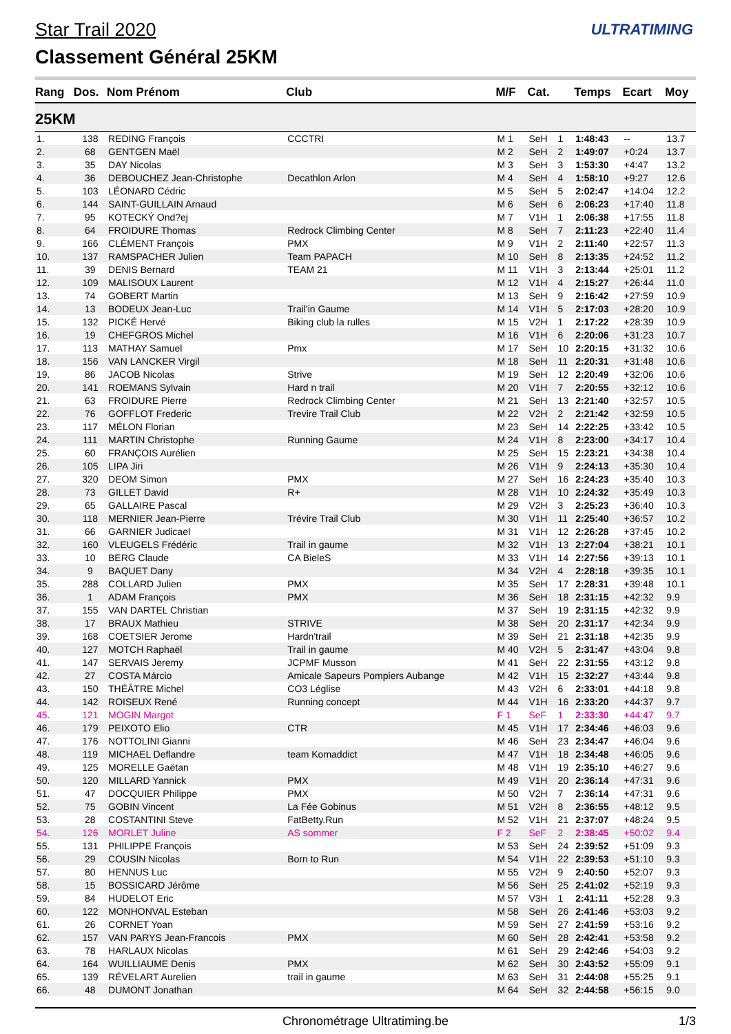ULTRATIMING
Star Trail 2020
Classement Général 25KM
| Rang | Dos. | Nom Prénom | Club | M/F | Cat. | | Temps | Ecart | Moy |
| --- | --- | --- | --- | --- | --- | --- | --- | --- | --- |
| 25KM | | | | | | | | | |
| 1. | 138 | REDING François | CCCTRI | M 1 | SeH | 1 | 1:48:43 | -- | 13.7 |
| 2. | 68 | GENTGEN Maël | | M 2 | SeH | 2 | 1:49:07 | +0:24 | 13.7 |
| 3. | 35 | DAY Nicolas | | M 3 | SeH | 3 | 1:53:30 | +4:47 | 13.2 |
| 4. | 36 | DEBOUCHEZ Jean-Christophe | Decathlon Arlon | M 4 | SeH | 4 | 1:58:10 | +9:27 | 12.6 |
| 5. | 103 | LÉONARD Cédric | | M 5 | SeH | 5 | 2:02:47 | +14:04 | 12.2 |
| 6. | 144 | SAINT-GUILLAIN Arnaud | | M 6 | SeH | 6 | 2:06:23 | +17:40 | 11.8 |
| 7. | 95 | KOTECKÝ Ond?ej | | M 7 | V1H | 1 | 2:06:38 | +17:55 | 11.8 |
| 8. | 64 | FROIDURE Thomas | Redrock Climbing Center | M 8 | SeH | 7 | 2:11:23 | +22:40 | 11.4 |
| 9. | 166 | CLÉMENT François | PMX | M 9 | V1H | 2 | 2:11:40 | +22:57 | 11.3 |
| 10. | 137 | RAMSPACHER Julien | Team PAPACH | M 10 | SeH | 8 | 2:13:35 | +24:52 | 11.2 |
| 11. | 39 | DENIS Bernard | TEAM 21 | M 11 | V1H | 3 | 2:13:44 | +25:01 | 11.2 |
| 12. | 109 | MALISOUX Laurent | | M 12 | V1H | 4 | 2:15:27 | +26:44 | 11.0 |
| 13. | 74 | GOBERT Martin | | M 13 | SeH | 9 | 2:16:42 | +27:59 | 10.9 |
| 14. | 13 | BODEUX Jean-Luc | Trail'in Gaume | M 14 | V1H | 5 | 2:17:03 | +28:20 | 10.9 |
| 15. | 132 | PICKÉ Hervé | Biking club la rulles | M 15 | V2H | 1 | 2:17:22 | +28:39 | 10.9 |
| 16. | 19 | CHEFGROS Michel | | M 16 | V1H | 6 | 2:20:06 | +31:23 | 10.7 |
| 17. | 113 | MATHAY Samuel | Pmx | M 17 | SeH | 10 | 2:20:15 | +31:32 | 10.6 |
| 18. | 156 | VAN LANCKER Virgil | | M 18 | SeH | 11 | 2:20:31 | +31:48 | 10.6 |
| 19. | 86 | JACOB Nicolas | Strive | M 19 | SeH | 12 | 2:20:49 | +32:06 | 10.6 |
| 20. | 141 | ROEMANS Sylvain | Hard n trail | M 20 | V1H | 7 | 2:20:55 | +32:12 | 10.6 |
| 21. | 63 | FROIDURE Pierre | Redrock Climbing Center | M 21 | SeH | 13 | 2:21:40 | +32:57 | 10.5 |
| 22. | 76 | GOFFLOT Frederic | Trevire Trail Club | M 22 | V2H | 2 | 2:21:42 | +32:59 | 10.5 |
| 23. | 117 | MÉLON Florian | | M 23 | SeH | 14 | 2:22:25 | +33:42 | 10.5 |
| 24. | 111 | MARTIN Christophe | Running Gaume | M 24 | V1H | 8 | 2:23:00 | +34:17 | 10.4 |
| 25. | 60 | FRANÇOIS Aurélien | | M 25 | SeH | 15 | 2:23:21 | +34:38 | 10.4 |
| 26. | 105 | LIPA Jiri | | M 26 | V1H | 9 | 2:24:13 | +35:30 | 10.4 |
| 27. | 320 | DEOM Simon | PMX | M 27 | SeH | 16 | 2:24:23 | +35:40 | 10.3 |
| 28. | 73 | GILLET David | R+ | M 28 | V1H | 10 | 2:24:32 | +35:49 | 10.3 |
| 29. | 65 | GALLAIRE Pascal | | M 29 | V2H | 3 | 2:25:23 | +36:40 | 10.3 |
| 30. | 118 | MERNIER Jean-Pierre | Trévire Trail Club | M 30 | V1H | 11 | 2:25:40 | +36:57 | 10.2 |
| 31. | 66 | GARNIER Judicael | | M 31 | V1H | 12 | 2:26:28 | +37:45 | 10.2 |
| 32. | 160 | VLEUGELS Frédéric | Trail in gaume | M 32 | V1H | 13 | 2:27:04 | +38:21 | 10.1 |
| 33. | 10 | BERG Claude | CA BieleS | M 33 | V1H | 14 | 2:27:56 | +39:13 | 10.1 |
| 34. | 9 | BAQUET Dany | | M 34 | V2H | 4 | 2:28:18 | +39:35 | 10.1 |
| 35. | 288 | COLLARD Julien | PMX | M 35 | SeH | 17 | 2:28:31 | +39:48 | 10.1 |
| 36. | 1 | ADAM François | PMX | M 36 | SeH | 18 | 2:31:15 | +42:32 | 9.9 |
| 37. | 155 | VAN DARTEL Christian | | M 37 | SeH | 19 | 2:31:15 | +42:32 | 9.9 |
| 38. | 17 | BRAUX Mathieu | STRIVE | M 38 | SeH | 20 | 2:31:17 | +42:34 | 9.9 |
| 39. | 168 | COETSIER Jerome | Hardn'trail | M 39 | SeH | 21 | 2:31:18 | +42:35 | 9.9 |
| 40. | 127 | MOTCH Raphaël | Trail in gaume | M 40 | V2H | 5 | 2:31:47 | +43:04 | 9.8 |
| 41. | 147 | SERVAIS Jeremy | JCPMF Musson | M 41 | SeH | 22 | 2:31:55 | +43:12 | 9.8 |
| 42. | 27 | COSTA Márcio | Amicale Sapeurs Pompiers Aubange | M 42 | V1H | 15 | 2:32:27 | +43:44 | 9.8 |
| 43. | 150 | THÉÂTRE Michel | CO3 Léglise | M 43 | V2H | 6 | 2:33:01 | +44:18 | 9.8 |
| 44. | 142 | ROISEUX René | Running concept | M 44 | V1H | 16 | 2:33:20 | +44:37 | 9.7 |
| 45. | 121 | MOGIN Margot | | F 1 | SeF | 1 | 2:33:30 | +44:47 | 9.7 |
| 46. | 179 | PEIXOTO Elio | CTR | M 45 | V1H | 17 | 2:34:46 | +46:03 | 9.6 |
| 47. | 176 | NOTTOLINI Gianni | | M 46 | SeH | 23 | 2:34:47 | +46:04 | 9.6 |
| 48. | 119 | MICHAEL Deflandre | team Komaddict | M 47 | V1H | 18 | 2:34:48 | +46:05 | 9.6 |
| 49. | 125 | MORELLE Gaëtan | | M 48 | V1H | 19 | 2:35:10 | +46:27 | 9.6 |
| 50. | 120 | MILLARD Yannick | PMX | M 49 | V1H | 20 | 2:36:14 | +47:31 | 9.6 |
| 51. | 47 | DOCQUIER Philippe | PMX | M 50 | V2H | 7 | 2:36:14 | +47:31 | 9.6 |
| 52. | 75 | GOBIN Vincent | La Fée Gobinus | M 51 | V2H | 8 | 2:36:55 | +48:12 | 9.5 |
| 53. | 28 | COSTANTINI Steve | FatBetty.Run | M 52 | V1H | 21 | 2:37:07 | +48:24 | 9.5 |
| 54. | 126 | MORLET Juline | AS sommer | F 2 | SeF | 2 | 2:38:45 | +50:02 | 9.4 |
| 55. | 131 | PHILIPPE François | | M 53 | SeH | 24 | 2:39:52 | +51:09 | 9.3 |
| 56. | 29 | COUSIN Nicolas | Born to Run | M 54 | V1H | 22 | 2:39:53 | +51:10 | 9.3 |
| 57. | 80 | HENNUS Luc | | M 55 | V2H | 9 | 2:40:50 | +52:07 | 9.3 |
| 58. | 15 | BOSSICARD Jérôme | | M 56 | SeH | 25 | 2:41:02 | +52:19 | 9.3 |
| 59. | 84 | HUDELOT Eric | | M 57 | V3H | 1 | 2:41:11 | +52:28 | 9.3 |
| 60. | 122 | MONHONVAL Esteban | | M 58 | SeH | 26 | 2:41:46 | +53:03 | 9.2 |
| 61. | 26 | CORNET Yoan | | M 59 | SeH | 27 | 2:41:59 | +53:16 | 9.2 |
| 62. | 157 | VAN PARYS Jean-Francois | PMX | M 60 | SeH | 28 | 2:42:41 | +53:58 | 9.2 |
| 63. | 78 | HARLAUX Nicolas | | M 61 | SeH | 29 | 2:42:46 | +54:03 | 9.2 |
| 64. | 164 | WUILLIAUME Denis | PMX | M 62 | SeH | 30 | 2:43:52 | +55:09 | 9.1 |
| 65. | 139 | RÉVELART Aurelien | trail in gaume | M 63 | SeH | 31 | 2:44:08 | +55:25 | 9.1 |
| 66. | 48 | DUMONT Jonathan | | M 64 | SeH | 32 | 2:44:58 | +56:15 | 9.0 |
Chronométrage Ultratiming.be 1/3